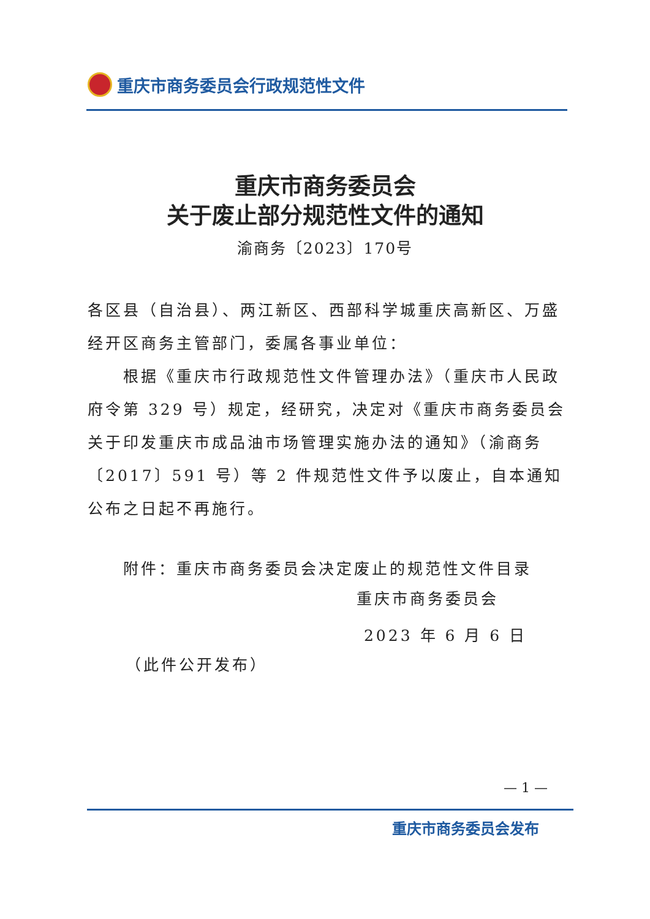重庆市商务委员会行政规范性文件
重庆市商务委员会
关于废止部分规范性文件的通知
渝商务〔2023〕170号
各区县（自治县）、两江新区、西部科学城重庆高新区、万盛经开区商务主管部门，委属各事业单位：
根据《重庆市行政规范性文件管理办法》（重庆市人民政府令第 329 号）规定，经研究，决定对《重庆市商务委员会关于印发重庆市成品油市场管理实施办法的通知》（渝商务〔2017〕591 号）等 2 件规范性文件予以废止，自本通知公布之日起不再施行。
附件：重庆市商务委员会决定废止的规范性文件目录
重庆市商务委员会
2023 年 6 月 6 日
（此件公开发布）
— 1 —
重庆市商务委员会发布